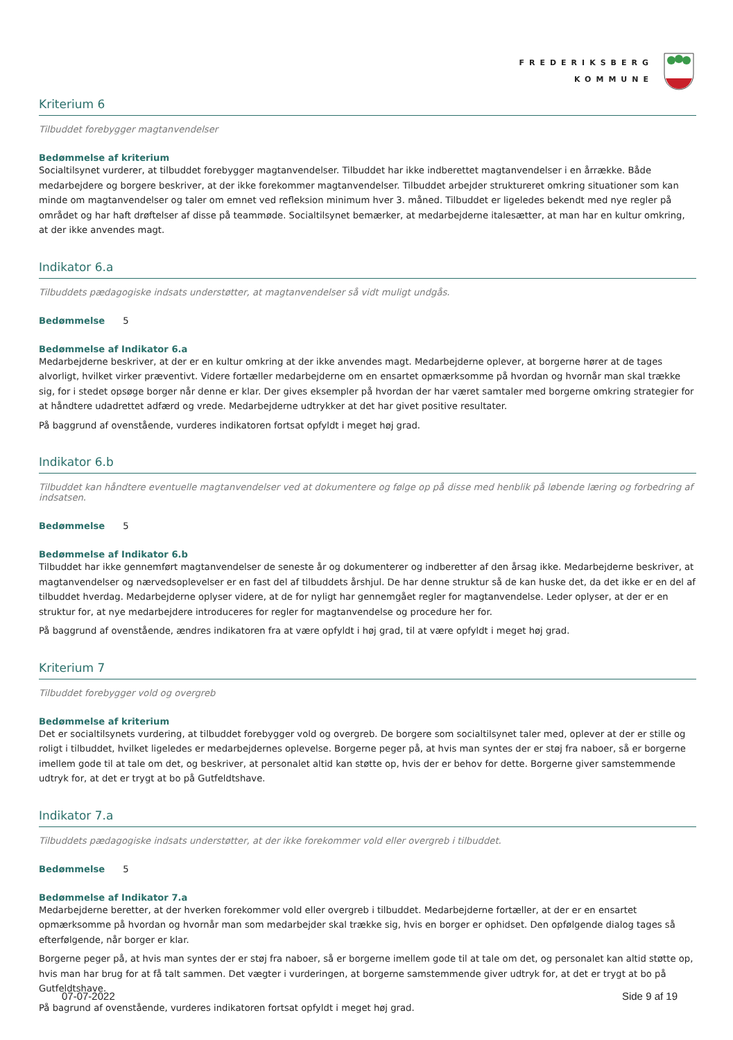FREDERIKSBERG
KOMMUNE
Kriterium 6
Tilbuddet forebygger magtanvendelser
Bedømmelse af kriterium
Socialtilsynet vurderer, at tilbuddet forebygger magtanvendelser. Tilbuddet har ikke indberettet magtanvendelser i en årrække. Både medarbejdere og borgere beskriver, at der ikke forekommer magtanvendelser. Tilbuddet arbejder struktureret omkring situationer som kan minde om magtanvendelser og taler om emnet ved refleksion minimum hver 3. måned. Tilbuddet er ligeledes bekendt med nye regler på området og har haft drøftelser af disse på teammøde. Socialtilsynet bemærker, at medarbejderne italesætter, at man har en kultur omkring, at der ikke anvendes magt.
Indikator 6.a
Tilbuddets pædagogiske indsats understøtter, at magtanvendelser så vidt muligt undgås.
Bedømmelse 5
Bedømmelse af Indikator 6.a
Medarbejderne beskriver, at der er en kultur omkring at der ikke anvendes magt. Medarbejderne oplever, at borgerne hører at de tages alvorligt, hvilket virker præventivt. Videre fortæller medarbejderne om en ensartet opmærksomme på hvordan og hvornår man skal trække sig, for i stedet opsøge borger når denne er klar. Der gives eksempler på hvordan der har været samtaler med borgerne omkring strategier for at håndtere udadrettet adfærd og vrede. Medarbejderne udtrykker at det har givet positive resultater.
På baggrund af ovenstående, vurderes indikatoren fortsat opfyldt i meget høj grad.
Indikator 6.b
Tilbuddet kan håndtere eventuelle magtanvendelser ved at dokumentere og følge op på disse med henblik på løbende læring og forbedring af indsatsen.
Bedømmelse 5
Bedømmelse af Indikator 6.b
Tilbuddet har ikke gennemført magtanvendelser de seneste år og dokumenterer og indberetter af den årsag ikke. Medarbejderne beskriver, at magtanvendelser og nærvedsoplevelser er en fast del af tilbuddets årshjul. De har denne struktur så de kan huske det, da det ikke er en del af tilbuddet hverdag. Medarbejderne oplyser videre, at de for nyligt har gennemgået regler for magtanvendelse. Leder oplyser, at der er en struktur for, at nye medarbejdere introduceres for regler for magtanvendelse og procedure her for.
På baggrund af ovenstående, ændres indikatoren fra at være opfyldt i høj grad, til at være opfyldt i meget høj grad.
Kriterium 7
Tilbuddet forebygger vold og overgreb
Bedømmelse af kriterium
Det er socialtilsynets vurdering, at tilbuddet forebygger vold og overgreb. De borgere som socialtilsynet taler med, oplever at der er stille og roligt i tilbuddet, hvilket ligeledes er medarbejdernes oplevelse. Borgerne peger på, at hvis man syntes der er støj fra naboer, så er borgerne imellem gode til at tale om det, og beskriver, at personalet altid kan støtte op, hvis der er behov for dette. Borgerne giver samstemmende udtryk for, at det er trygt at bo på Gutfeldtshave.
Indikator 7.a
Tilbuddets pædagogiske indsats understøtter, at der ikke forekommer vold eller overgreb i tilbuddet.
Bedømmelse 5
Bedømmelse af Indikator 7.a
Medarbejderne beretter, at der hverken forekommer vold eller overgreb i tilbuddet. Medarbejderne fortæller, at der er en ensartet opmærksomme på hvordan og hvornår man som medarbejder skal trække sig, hvis en borger er ophidset. Den opfølgende dialog tages så efterfølgende, når borger er klar.
Borgerne peger på, at hvis man syntes der er støj fra naboer, så er borgerne imellem gode til at tale om det, og personalet kan altid støtte op, hvis man har brug for at få talt sammen. Det vægter i vurderingen, at borgerne samstemmende giver udtryk for, at det er trygt at bo på Gutfeldtshave.
På bagrund af ovenstående, vurderes indikatoren fortsat opfyldt i meget høj grad.
07-07-2022 Side 9 af 19